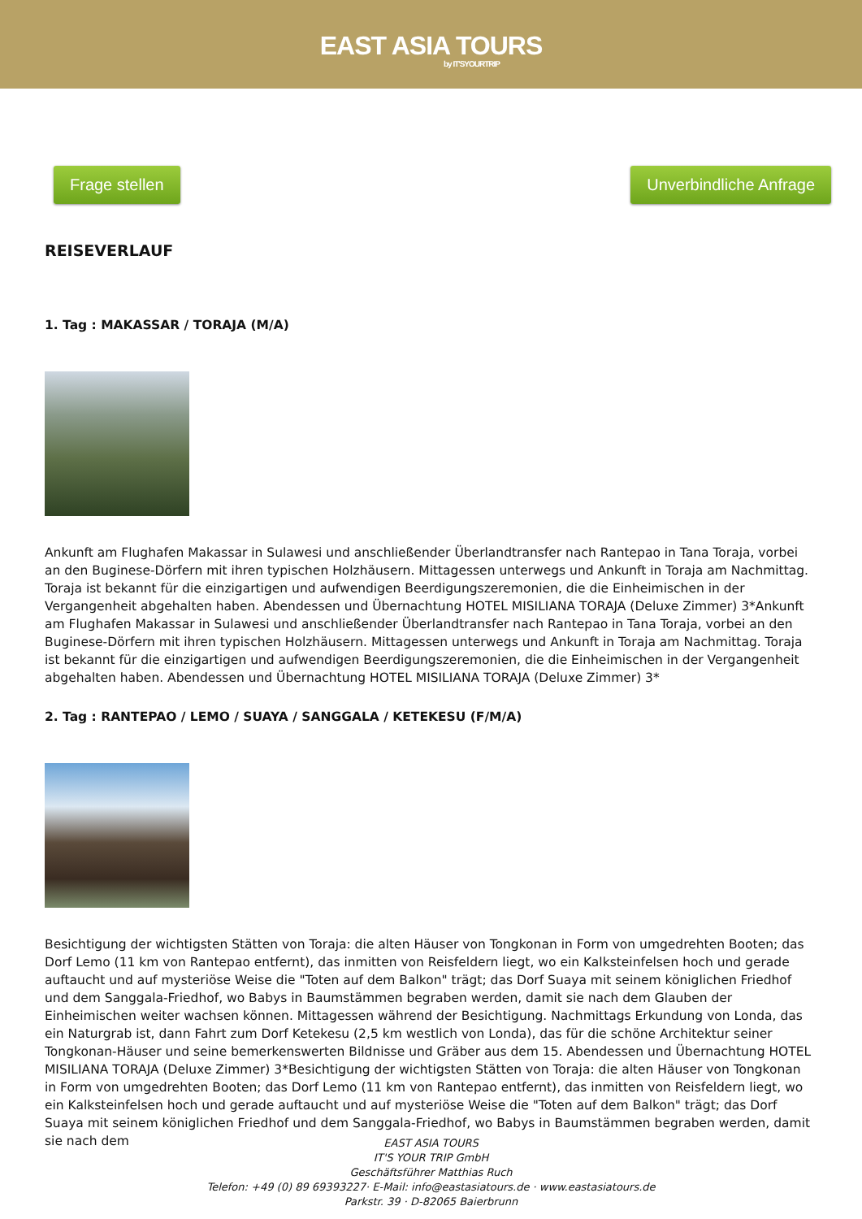EAST ASIA TOURS
by IT'SYOURTRIP
Frage stellen Unverbindliche Anfrage
REISEVERLAUF
1. Tag : MAKASSAR / TORAJA (M/A)
Ankunft am Flughafen Makassar in Sulawesi und anschließender Überlandtransfer nach Rantepao in Tana Toraja, vorbei an den Buginese-Dörfern mit ihren typischen Holzhäusern. Mittagessen unterwegs und Ankunft in Toraja am Nachmittag. Toraja ist bekannt für die einzigartigen und aufwendigen Beerdigungszeremonien, die die Einheimischen in der Vergangenheit abgehalten haben. Abendessen und Übernachtung HOTEL MISILIANA TORAJA (Deluxe Zimmer) 3*Ankunft am Flughafen Makassar in Sulawesi und anschließender Überlandtransfer nach Rantepao in Tana Toraja, vorbei an den Buginese-Dörfern mit ihren typischen Holzhäusern. Mittagessen unterwegs und Ankunft in Toraja am Nachmittag. Toraja ist bekannt für die einzigartigen und aufwendigen Beerdigungszeremonien, die die Einheimischen in der Vergangenheit abgehalten haben. Abendessen und Übernachtung HOTEL MISILIANA TORAJA (Deluxe Zimmer) 3*
2. Tag : RANTEPAO / LEMO / SUAYA / SANGGALA / KETEKESU (F/M/A)
Besichtigung der wichtigsten Stätten von Toraja: die alten Häuser von Tongkonan in Form von umgedrehten Booten; das Dorf Lemo (11 km von Rantepao entfernt), das inmitten von Reisfeldern liegt, wo ein Kalksteinfelsen hoch und gerade auftaucht und auf mysteriöse Weise die "Toten auf dem Balkon" trägt; das Dorf Suaya mit seinem königlichen Friedhof und dem Sanggala-Friedhof, wo Babys in Baumstämmen begraben werden, damit sie nach dem Glauben der Einheimischen weiter wachsen können. Mittagessen während der Besichtigung. Nachmittags Erkundung von Londa, das ein Naturgrab ist, dann Fahrt zum Dorf Ketekesu (2,5 km westlich von Londa), das für die schöne Architektur seiner Tongkonan-Häuser und seine bemerkenswerten Bildnisse und Gräber aus dem 15. Abendessen und Übernachtung HOTEL MISILIANA TORAJA (Deluxe Zimmer) 3*Besichtigung der wichtigsten Stätten von Toraja: die alten Häuser von Tongkonan in Form von umgedrehten Booten; das Dorf Lemo (11 km von Rantepao entfernt), das inmitten von Reisfeldern liegt, wo ein Kalksteinfelsen hoch und gerade auftaucht und auf mysteriöse Weise die "Toten auf dem Balkon" trägt; das Dorf Suaya mit seinem königlichen Friedhof und dem Sanggala-Friedhof, wo Babys in Baumstämmen begraben werden, damit sie nach dem
EAST ASIA TOURS
IT'S YOUR TRIP GmbH
Geschäftsführer Matthias Ruch
Telefon: +49 (0) 89 69393227· E-Mail: info@eastasiatours.de · www.eastasiatours.de
Parkstr. 39 · D-82065 Baierbrunn